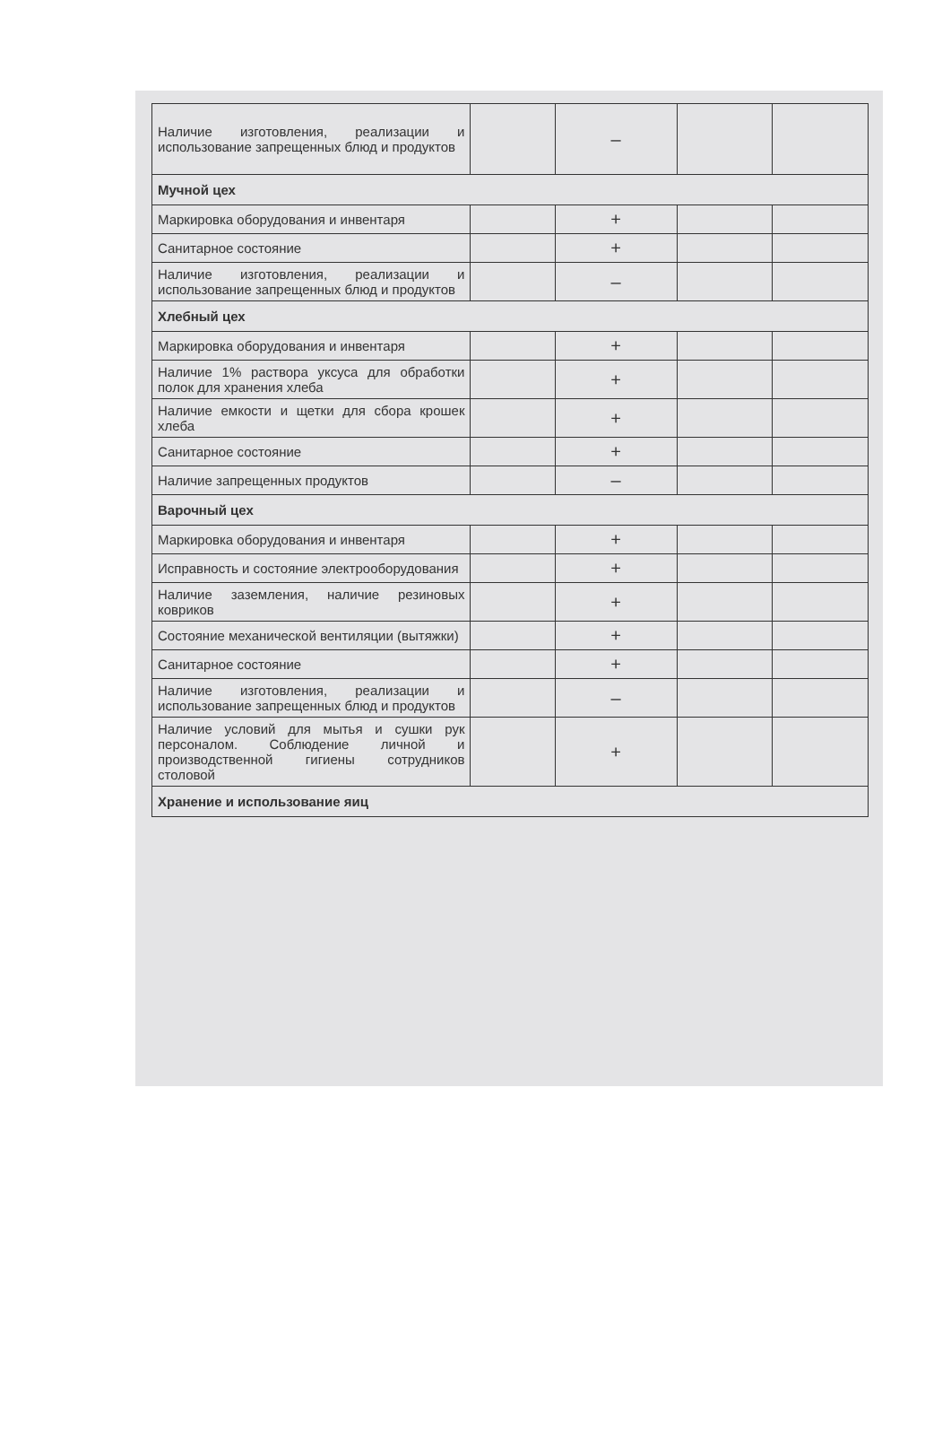| Наличие изготовления, реализации и использование запрещенных блюд и продуктов | | – | | |
| Мучной цех | | | | |
| Маркировка оборудования и инвентаря | | + | | |
| Санитарное состояние | | + | | |
| Наличие изготовления, реализации и использование запрещенных блюд и продуктов | | – | | |
| Хлебный цех | | | | |
| Маркировка оборудования и инвентаря | | + | | |
| Наличие 1% раствора уксуса для обработки полок для хранения хлеба | | + | | |
| Наличие емкости и щетки для сбора крошек хлеба | | + | | |
| Санитарное состояние | | + | | |
| Наличие запрещенных продуктов | | – | | |
| Варочный цех | | | | |
| Маркировка оборудования и инвентаря | | + | | |
| Исправность и состояние электрооборудования | | + | | |
| Наличие заземления, наличие резиновых ковриков | | + | | |
| Состояние механической вентиляции (вытяжки) | | + | | |
| Санитарное состояние | | + | | |
| Наличие изготовления, реализации и использование запрещенных блюд и продуктов | | – | | |
| Наличие условий для мытья и сушки рук персоналом. Соблюдение личной и производственной гигиены сотрудников столовой | | + | | |
| Хранение и использование яиц | | | | |